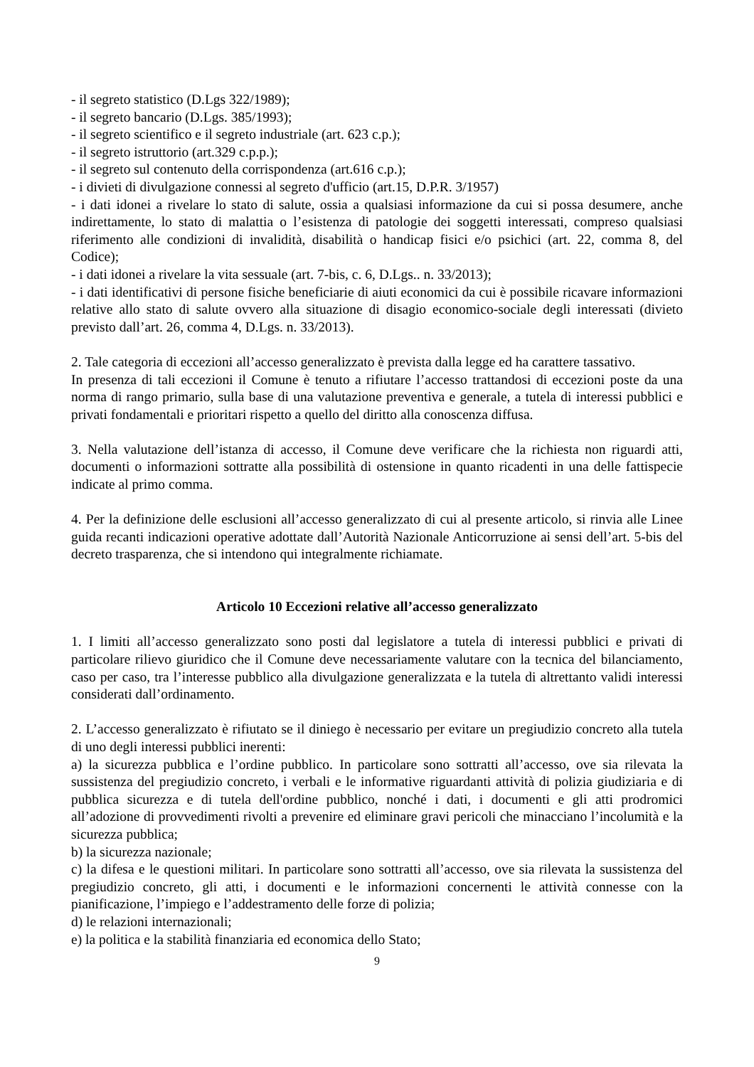- il segreto statistico (D.Lgs 322/1989);
- il segreto bancario (D.Lgs. 385/1993);
- il segreto scientifico e il segreto industriale (art. 623 c.p.);
- il segreto istruttorio (art.329 c.p.p.);
- il segreto sul contenuto della corrispondenza (art.616 c.p.);
- i divieti di divulgazione connessi al segreto d'ufficio (art.15, D.P.R. 3/1957)
- i dati idonei a rivelare lo stato di salute, ossia a qualsiasi informazione da cui si possa desumere, anche indirettamente, lo stato di malattia o l’esistenza di patologie dei soggetti interessati, compreso qualsiasi riferimento alle condizioni di invalidità, disabilità o handicap fisici e/o psichici (art. 22, comma 8, del Codice);
- i dati idonei a rivelare la vita sessuale (art. 7-bis, c. 6, D.Lgs.. n. 33/2013);
- i dati identificativi di persone fisiche beneficiarie di aiuti economici da cui è possibile ricavare informazioni relative allo stato di salute ovvero alla situazione di disagio economico-sociale degli interessati (divieto previsto dall’art. 26, comma 4, D.Lgs. n. 33/2013).
2. Tale categoria di eccezioni all’accesso generalizzato è prevista dalla legge ed ha carattere tassativo.
In presenza di tali eccezioni il Comune è tenuto a rifiutare l’accesso trattandosi di eccezioni poste da una norma di rango primario, sulla base di una valutazione preventiva e generale, a tutela di interessi pubblici e privati fondamentali e prioritari rispetto a quello del diritto alla conoscenza diffusa.
3. Nella valutazione dell’istanza di accesso, il Comune deve verificare che la richiesta non riguardi atti, documenti o informazioni sottratte alla possibilità di ostensione in quanto ricadenti in una delle fattispecie indicate al primo comma.
4. Per la definizione delle esclusioni all’accesso generalizzato di cui al presente articolo, si rinvia alle Linee guida recanti indicazioni operative adottate dall’Autorità Nazionale Anticorruzione ai sensi dell’art. 5-bis del decreto trasparenza, che si intendono qui integralmente richiamate.
Articolo 10 Eccezioni relative all’accesso generalizzato
1. I limiti all’accesso generalizzato sono posti dal legislatore a tutela di interessi pubblici e privati di particolare rilievo giuridico che il Comune deve necessariamente valutare con la tecnica del bilanciamento, caso per caso, tra l’interesse pubblico alla divulgazione generalizzata e la tutela di altrettanto validi interessi considerati dall’ordinamento.
2. L’accesso generalizzato è rifiutato se il diniego è necessario per evitare un pregiudizio concreto alla tutela di uno degli interessi pubblici inerenti:
a) la sicurezza pubblica e l’ordine pubblico. In particolare sono sottratti all’accesso, ove sia rilevata la sussistenza del pregiudizio concreto, i verbali e le informative riguardanti attività di polizia giudiziaria e di pubblica sicurezza e di tutela dell'ordine pubblico, nonché i dati, i documenti e gli atti prodromici all’adozione di provvedimenti rivolti a prevenire ed eliminare gravi pericoli che minacciano l’incolumità e la sicurezza pubblica;
b) la sicurezza nazionale;
c) la difesa e le questioni militari. In particolare sono sottratti all’accesso, ove sia rilevata la sussistenza del pregiudizio concreto, gli atti, i documenti e le informazioni concernenti le attività connesse con la pianificazione, l’impiego e l’addestramento delle forze di polizia;
d) le relazioni internazionali;
e) la politica e la stabilità finanziaria ed economica dello Stato;
9